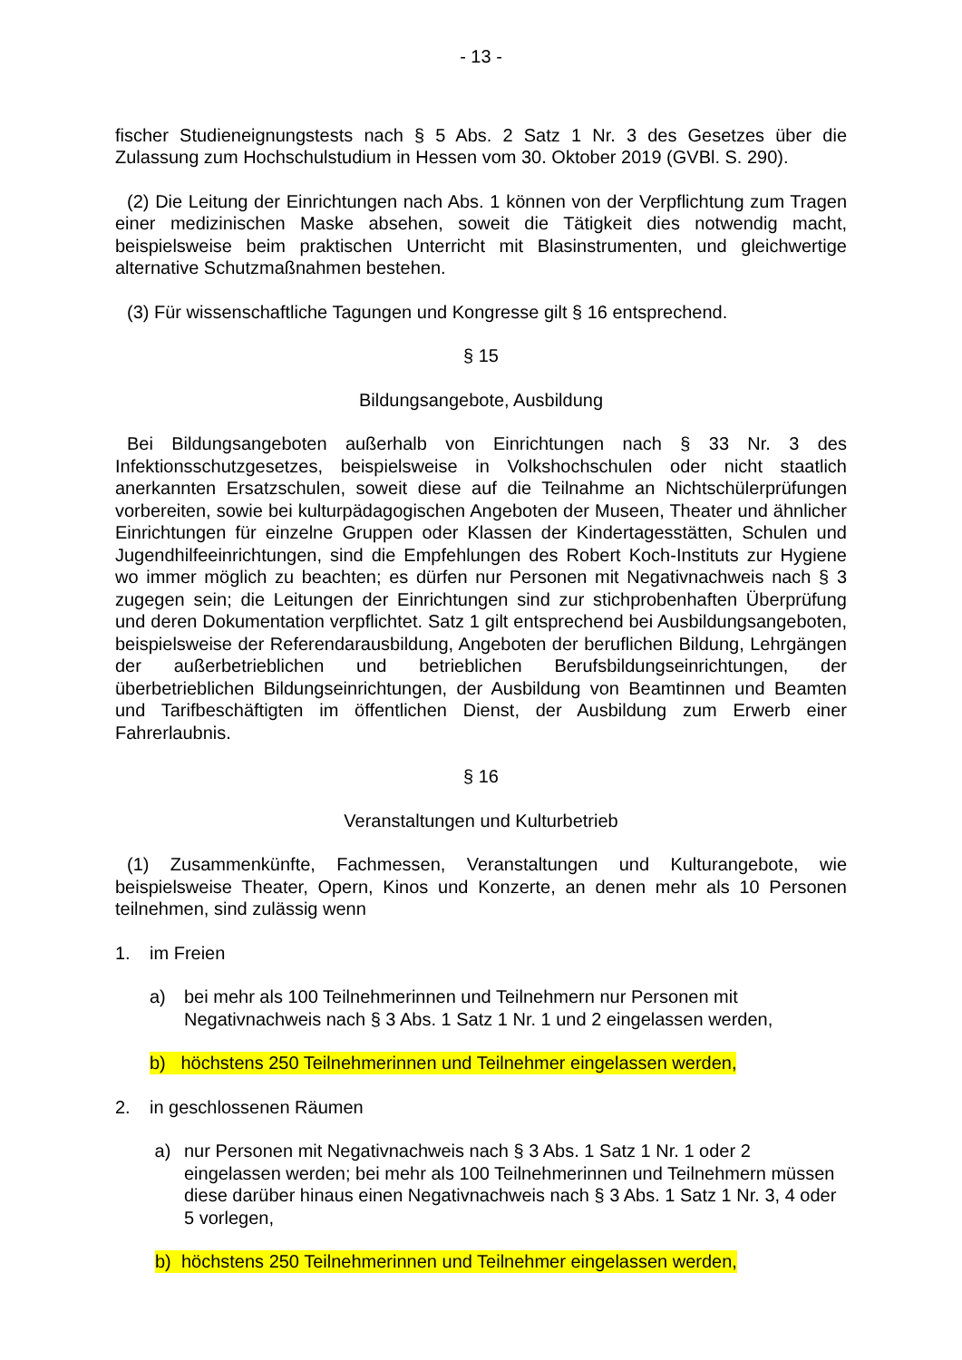- 13 -
fischer Studieneignungstests nach § 5 Abs. 2 Satz 1 Nr. 3 des Gesetzes über die Zulassung zum Hochschulstudium in Hessen vom 30. Oktober 2019 (GVBl. S. 290).
(2) Die Leitung der Einrichtungen nach Abs. 1 können von der Verpflichtung zum Tragen einer medizinischen Maske absehen, soweit die Tätigkeit dies notwendig macht, beispielsweise beim praktischen Unterricht mit Blasinstrumenten, und gleichwertige alternative Schutzmaßnahmen bestehen.
(3) Für wissenschaftliche Tagungen und Kongresse gilt § 16 entsprechend.
§ 15
Bildungsangebote, Ausbildung
Bei Bildungsangeboten außerhalb von Einrichtungen nach § 33 Nr. 3 des Infektionsschutzgesetzes, beispielsweise in Volkshochschulen oder nicht staatlich anerkannten Ersatzschulen, soweit diese auf die Teilnahme an Nichtschülerprüfungen vorbereiten, sowie bei kulturpädagogischen Angeboten der Museen, Theater und ähnlicher Einrichtungen für einzelne Gruppen oder Klassen der Kindertagesstätten, Schulen und Jugendhilfeeinrichtungen, sind die Empfehlungen des Robert Koch-Instituts zur Hygiene wo immer möglich zu beachten; es dürfen nur Personen mit Negativnachweis nach § 3 zugegen sein; die Leitungen der Einrichtungen sind zur stichprobenhaften Überprüfung und deren Dokumentation verpflichtet. Satz 1 gilt entsprechend bei Ausbildungsangeboten, beispielsweise der Referendarausbildung, Angeboten der beruflichen Bildung, Lehrgängen der außerbetrieblichen und betrieblichen Berufsbildungseinrichtungen, der überbetrieblichen Bildungseinrichtungen, der Ausbildung von Beamtinnen und Beamten und Tarifbeschäftigten im öffentlichen Dienst, der Ausbildung zum Erwerb einer Fahrerlaubnis.
§ 16
Veranstaltungen und Kulturbetrieb
(1) Zusammenkünfte, Fachmessen, Veranstaltungen und Kulturangebote, wie beispielsweise Theater, Opern, Kinos und Konzerte, an denen mehr als 10 Personen teilnehmen, sind zulässig wenn
1. im Freien
a) bei mehr als 100 Teilnehmerinnen und Teilnehmern nur Personen mit Negativnachweis nach § 3 Abs. 1 Satz 1 Nr. 1 und 2 eingelassen werden,
b) höchstens 250 Teilnehmerinnen und Teilnehmer eingelassen werden,
2. in geschlossenen Räumen
a) nur Personen mit Negativnachweis nach § 3 Abs. 1 Satz 1 Nr. 1 oder 2 eingelassen werden; bei mehr als 100 Teilnehmerinnen und Teilnehmern müssen diese darüber hinaus einen Negativnachweis nach § 3 Abs. 1 Satz 1 Nr. 3, 4 oder 5 vorlegen,
b) höchstens 250 Teilnehmerinnen und Teilnehmer eingelassen werden,